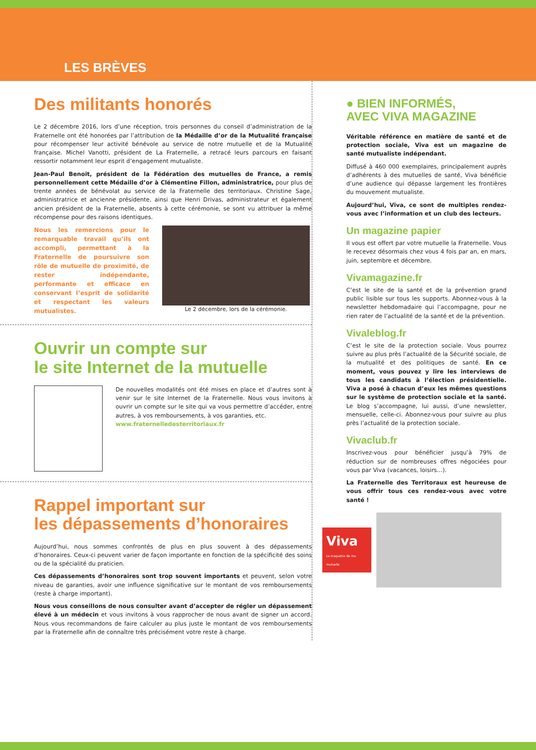LES BRÈVES
Des militants honorés
Le 2 décembre 2016, lors d’une réception, trois personnes du conseil d’administration de la Fraternelle ont été honorées par l’attribution de la Médaille d’or de la Mutualité française pour récompenser leur activité bénévole au service de notre mutuelle et de la Mutualité française. Michel Vanotti, président de La Fraternelle, a retracé leurs parcours en faisant ressortir notamment leur esprit d’engagement mutualiste.
Jean-Paul Benoit, président de la Fédération des mutuelles de France, a remis personnellement cette Médaille d’or à Clémentine Fillon, administratrice, pour plus de trente années de bénévolat au service de la Fraternelle des territoriaux. Christine Sage, administratrice et ancienne présidente, ainsi que Henri Drivas, administrateur et également ancien président de la Fraternelle, absents à cette cérémonie, se sont vu attribuer la même récompense pour des raisons identiques.
Nous les remercions pour le remarquable travail qu’ils ont accompli, permettant à la Fraternelle de poursuivre son rôle de mutuelle de proximité, de rester indépendante, performante et efficace en conservant l’esprit de solidarité et respectant les valeurs mutualistes.
Le 2 décembre, lors de la cérémonie.
Ouvrir un compte sur
le site Internet de la mutuelle
De nouvelles modalités ont été mises en place et d’autres sont à venir sur le site Internet de la Fraternelle. Nous vous invitons à ouvrir un compte sur le site qui va vous permettre d’accéder, entre autres, à vos remboursements, à vos garanties, etc.
www.fraternelledesterritoriaux.fr
Rappel important sur
les dépassements d’honoraires
Aujourd’hui, nous sommes confrontés de plus en plus souvent à des dépassements d’honoraires. Ceux-ci peuvent varier de façon importante en fonction de la spécificité des soins ou de la spécialité du praticien.
Ces dépassements d’honoraires sont trop souvent importants et peuvent, selon votre niveau de garanties, avoir une influence significative sur le montant de vos remboursements (reste à charge important).
Nous vous conseillons de nous consulter avant d’accepter de régler un dépassement élevé à un médecin et vous invitons à vous rapprocher de nous avant de signer un accord. Nous vous recommandons de faire calculer au plus juste le montant de vos remboursements par la Fraternelle afin de connaître très précisément votre reste à charge.
● BIEN INFORMÉS,
AVEC VIVA MAGAZINE
Véritable référence en matière de santé et de protection sociale, Viva est un magazine de santé mutualiste indépendant.
Diffusé à 460 000 exemplaires, principalement auprès d’adhérents à des mutuelles de santé, Viva bénéficie d’une audience qui dépasse largement les frontières du mouvement mutualiste.
Aujourd’hui, Viva, ce sont de multiples rendez-vous avec l’information et un club des lecteurs.
Un magazine papier
Il vous est offert par votre mutuelle la Fraternelle. Vous le recevez désormais chez vous 4 fois par an, en mars, juin, septembre et décembre.
Vivamagazine.fr
C’est le site de la santé et de la prévention grand public lisible sur tous les supports. Abonnez-vous à la newsletter hebdomadaire qui l’accompagne, pour ne rien rater de l’actualité de la santé et de la prévention.
Vivaleblog.fr
C’est le site de la protection sociale. Vous pourrez suivre au plus près l’actualité de la Sécurité sociale, de la mutualité et des politiques de santé. En ce moment, vous pouvez y lire les interviews de tous les candidats à l’élection présidentielle. Viva a posé à chacun d’eux les mêmes questions sur le système de protection sociale et la santé. Le blog s’accompagne, lui aussi, d’une newsletter, mensuelle, celle-ci. Abonnez-vous pour suivre au plus près l’actualité de la protection sociale.
Vivaclub.fr
Inscrivez-vous pour bénéficier jusqu’à 79% de réduction sur de nombreuses offres négociées pour vous par Viva (vacances, loisirs…).
La Fraternelle des Territoraux est heureuse de vous offrir tous ces rendez-vous avec votre santé !
Viva
Le magazine de ma mutuelle